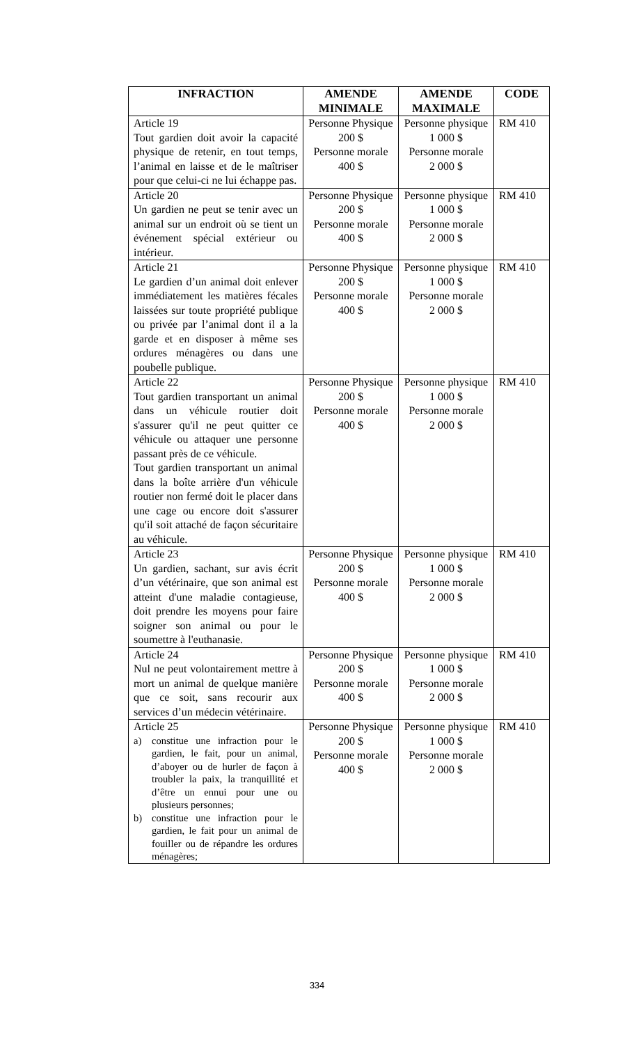| INFRACTION | AMENDE MINIMALE | AMENDE MAXIMALE | CODE |
| --- | --- | --- | --- |
| Article 19 Tout gardien doit avoir la capacité physique de retenir, en tout temps, l’animal en laisse et de le maîtriser pour que celui-ci ne lui échappe pas. | Personne Physique 200 $ Personne morale 400 $ | Personne physique 1 000 $ Personne morale 2 000 $ | RM 410 |
| Article 20 Un gardien ne peut se tenir avec un animal sur un endroit où se tient un événement spécial extérieur ou intérieur. | Personne Physique 200 $ Personne morale 400 $ | Personne physique 1 000 $ Personne morale 2 000 $ | RM 410 |
| Article 21 Le gardien d’un animal doit enlever immédiatement les matières fécales laissées sur toute propriété publique ou privée par l’animal dont il a la garde et en disposer à même ses ordures ménagères ou dans une poubelle publique. | Personne Physique 200 $ Personne morale 400 $ | Personne physique 1 000 $ Personne morale 2 000 $ | RM 410 |
| Article 22 Tout gardien transportant un animal dans un véhicule routier doit s'assurer qu'il ne peut quitter ce véhicule ou attaquer une personne passant près de ce véhicule. Tout gardien transportant un animal dans la boîte arrière d'un véhicule routier non fermé doit le placer dans une cage ou encore doit s'assurer qu'il soit attaché de façon sécuritaire au véhicule. | Personne Physique 200 $ Personne morale 400 $ | Personne physique 1 000 $ Personne morale 2 000 $ | RM 410 |
| Article 23 Un gardien, sachant, sur avis écrit d’un vétérinaire, que son animal est atteint d'une maladie contagieuse, doit prendre les moyens pour faire soigner son animal ou pour le soumettre à l'euthanasie. | Personne Physique 200 $ Personne morale 400 $ | Personne physique 1 000 $ Personne morale 2 000 $ | RM 410 |
| Article 24 Nul ne peut volontairement mettre à mort un animal de quelque manière que ce soit, sans recourir aux services d’un médecin vétérinaire. | Personne Physique 200 $ Personne morale 400 $ | Personne physique 1 000 $ Personne morale 2 000 $ | RM 410 |
| Article 25 a) constitue une infraction pour le gardien, le fait, pour un animal, d’aboyer ou de hurler de façon à troubler la paix, la tranquillité et d’être un ennui pour une ou plusieurs personnes; b) constitue une infraction pour le gardien, le fait pour un animal de fouiller ou de répandre les ordures ménagères; | Personne Physique 200 $ Personne morale 400 $ | Personne physique 1 000 $ Personne morale 2 000 $ | RM 410 |
334